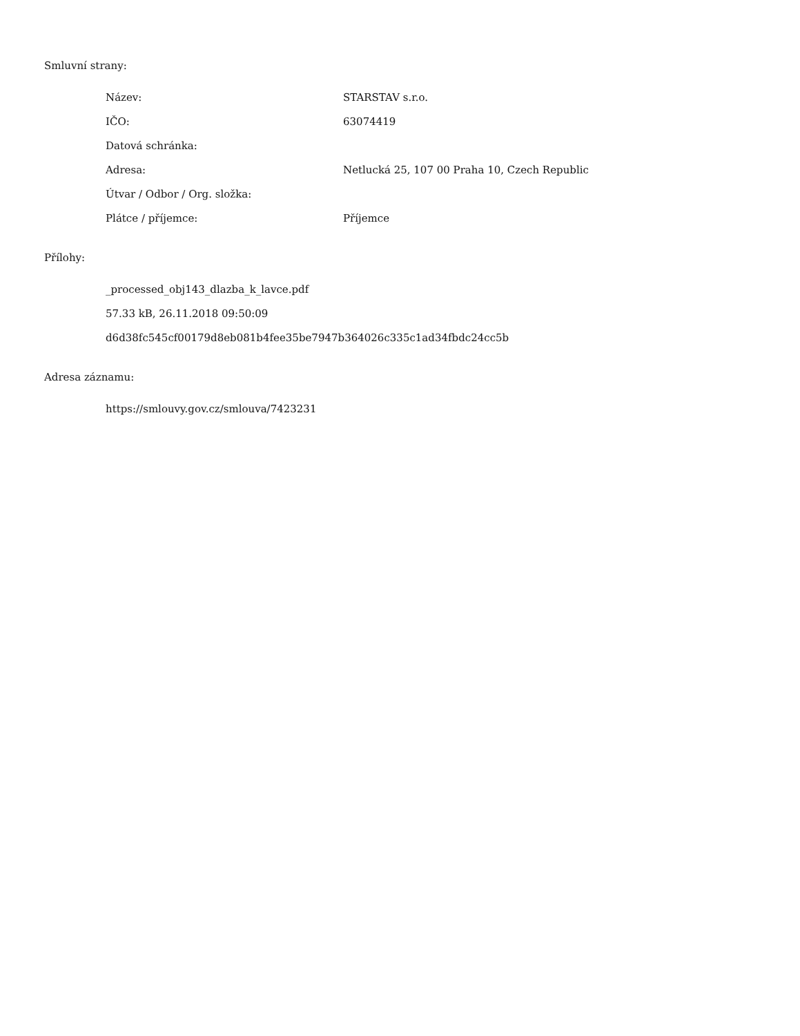Smluvní strany:
| Název: | STARSTAV s.r.o. |
| IČO: | 63074419 |
| Datová schránka: | |
| Adresa: | Netlucká 25, 107 00 Praha 10, Czech Republic |
| Útvar / Odbor / Org. složka: | |
| Plátce / příjemce: | Příjemce |
Přílohy:
_processed_obj143_dlazba_k_lavce.pdf
57.33 kB, 26.11.2018 09:50:09
d6d38fc545cf00179d8eb081b4fee35be7947b364026c335c1ad34fbdc24cc5b
Adresa záznamu:
https://smlouvy.gov.cz/smlouva/7423231